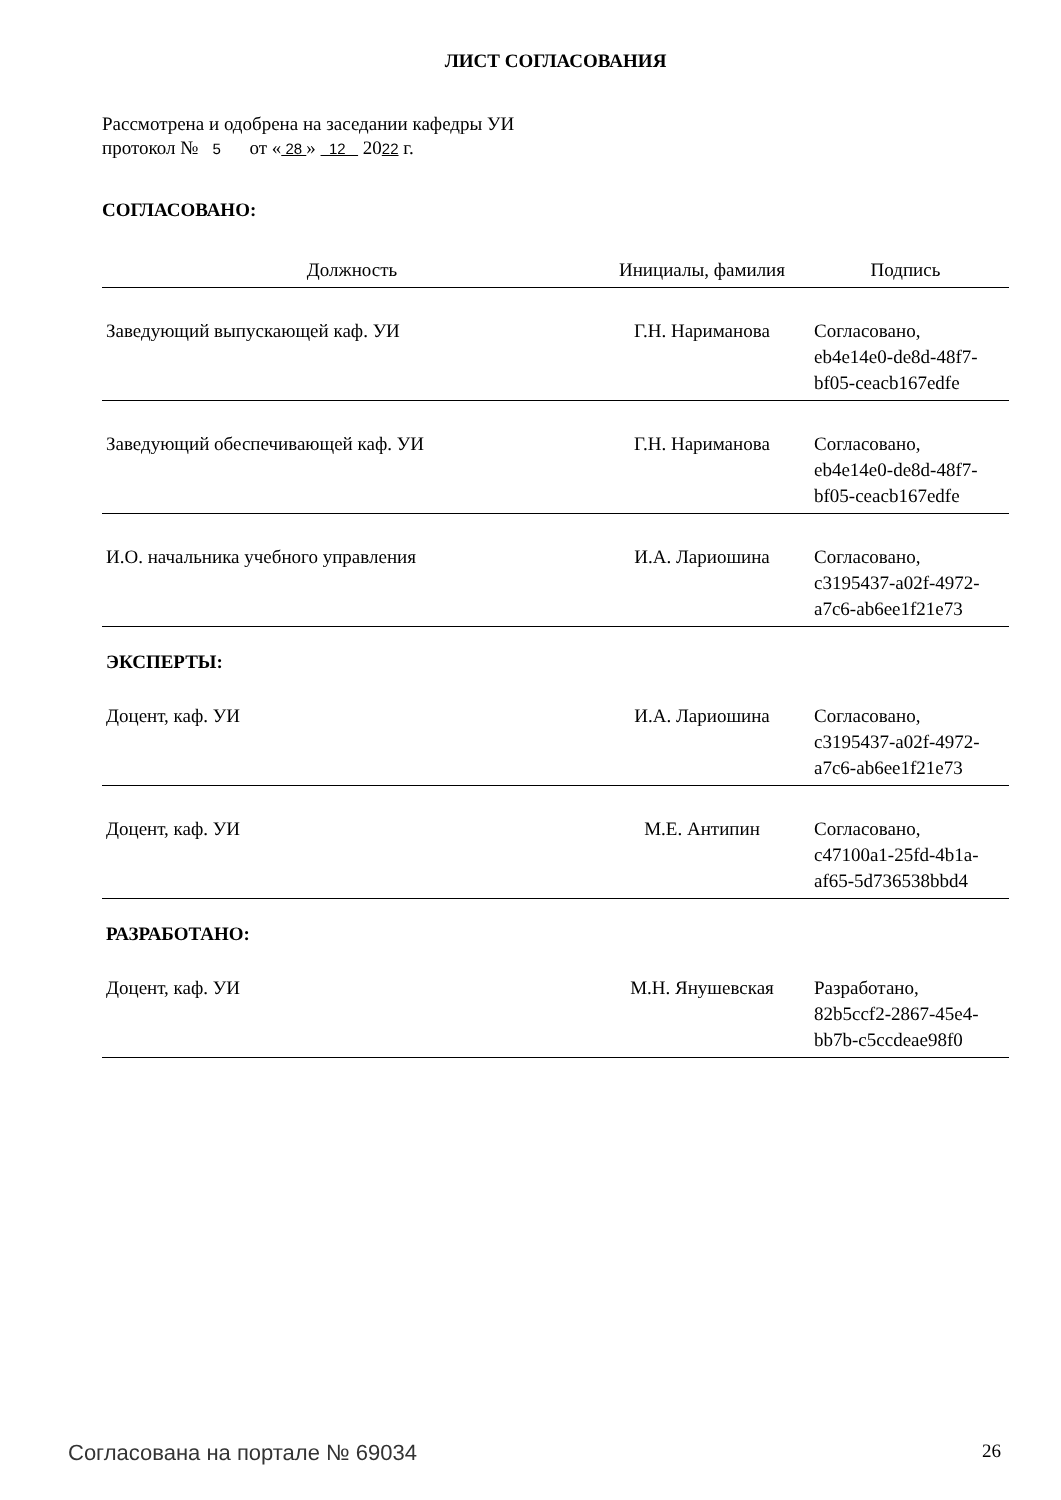ЛИСТ СОГЛАСОВАНИЯ
Рассмотрена и одобрена на заседании кафедры УИ
протокол № 5 от « 28 » 12 2022 г.
СОГЛАСОВАНО:
| Должность | Инициалы, фамилия | Подпись |
| --- | --- | --- |
| Заведующий выпускающей каф. УИ | Г.Н. Нариманова | Согласовано, eb4e14e0-de8d-48f7- bf05-ceacb167edfe |
| Заведующий обеспечивающей каф. УИ | Г.Н. Нариманова | Согласовано, eb4e14e0-de8d-48f7- bf05-ceacb167edfe |
| И.О. начальника учебного управления | И.А. Лариошина | Согласовано, c3195437-a02f-4972- a7c6-ab6ee1f21e73 |
ЭКСПЕРТЫ:
| Доцент, каф. УИ | И.А. Лариошина | Согласовано, c3195437-a02f-4972- a7c6-ab6ee1f21e73 |
| Доцент, каф. УИ | М.Е. Антипин | Согласовано, c47100a1-25fd-4b1a- af65-5d736538bbd4 |
РАЗРАБОТАНО:
| Доцент, каф. УИ | М.Н. Янушевская | Разработано, 82b5ccf2-2867-45e4- bb7b-c5ccdeae98f0 |
Согласована на портале № 69034 26